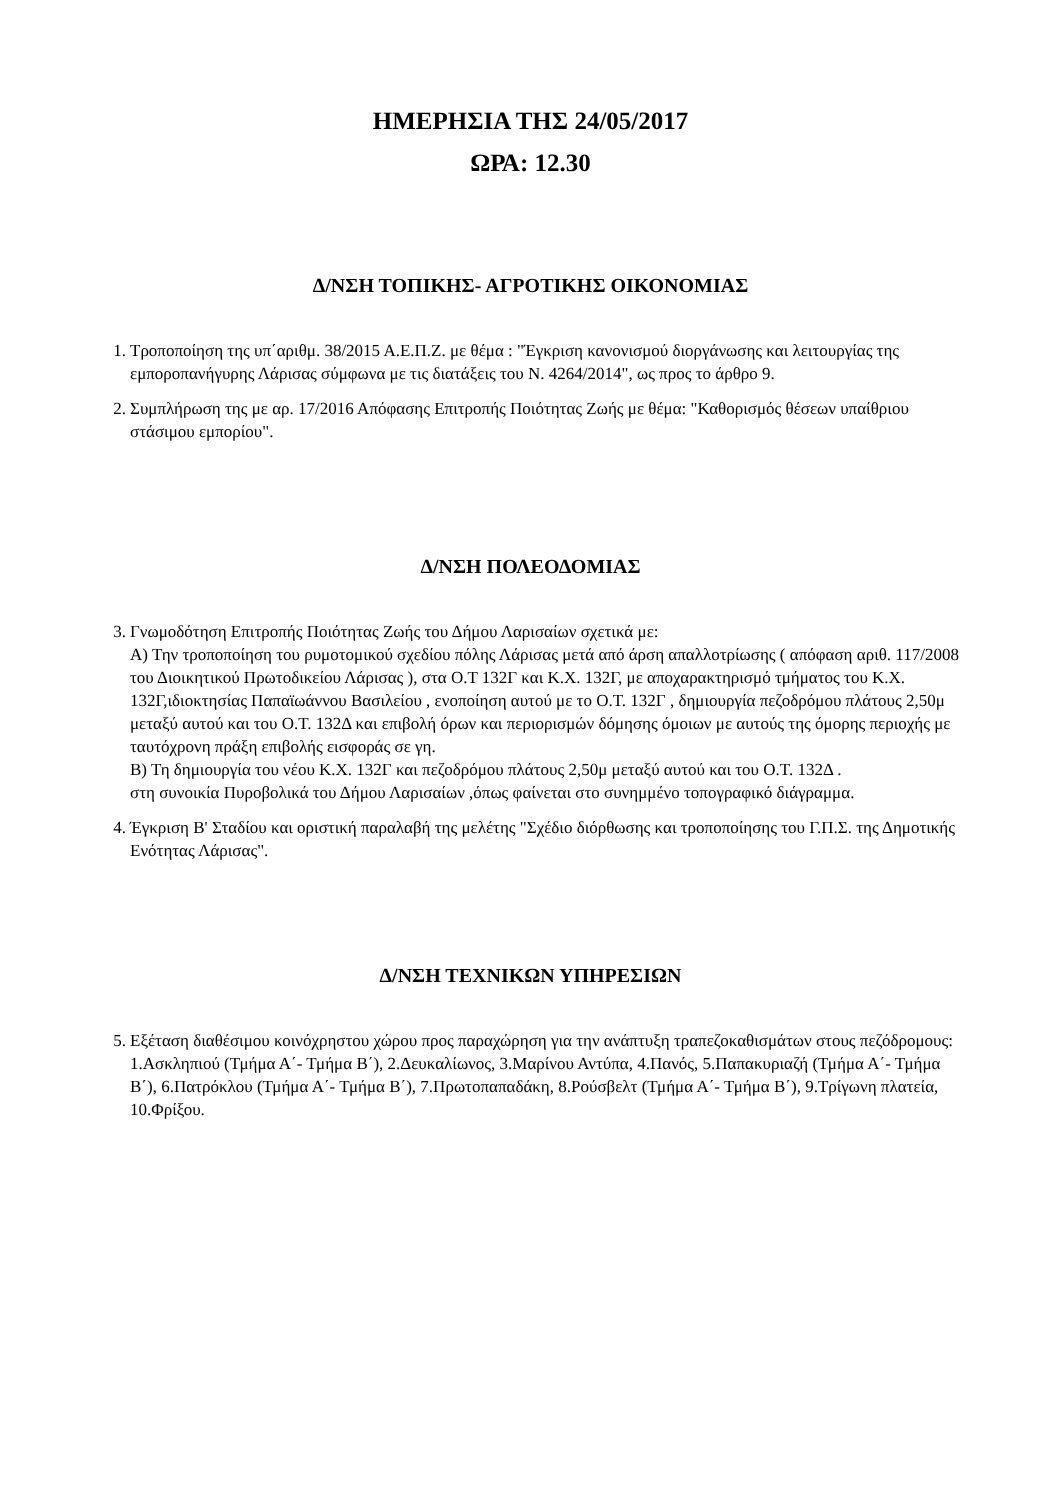ΗΜΕΡΗΣΙΑ ΤΗΣ 24/05/2017
ΩΡΑ: 12.30
Δ/ΝΣΗ ΤΟΠΙΚΗΣ- ΑΓΡΟΤΙΚΗΣ ΟΙΚΟΝΟΜΙΑΣ
1. Τροποποίηση της υπ΄αριθμ. 38/2015 Α.Ε.Π.Ζ. με θέμα : "Έγκριση κανονισμού διοργάνωσης και λειτουργίας της εμποροπανήγυρης Λάρισας σύμφωνα με τις διατάξεις του Ν. 4264/2014", ως προς το άρθρο 9.
2. Συμπλήρωση της με αρ. 17/2016 Απόφασης Επιτροπής Ποιότητας Ζωής με θέμα: "Καθορισμός θέσεων υπαίθριου στάσιμου εμπορίου".
Δ/ΝΣΗ ΠΟΛΕΟΔΟΜΙΑΣ
3. Γνωμοδότηση Επιτροπής Ποιότητας Ζωής του Δήμου Λαρισαίων σχετικά με:
Α) Την τροποποίηση του ρυμοτομικού σχεδίου πόλης Λάρισας μετά από άρση απαλλοτρίωσης ( απόφαση αριθ. 117/2008 του Διοικητικού Πρωτοδικείου Λάρισας ), στα Ο.Τ 132Γ και Κ.Χ. 132Γ, με αποχαρακτηρισμό τμήματος του Κ.Χ. 132Γ,ιδιοκτησίας Παπαϊωάννου Βασιλείου , ενοποίηση αυτού με το Ο.Τ. 132Γ , δημιουργία πεζοδρόμου πλάτους 2,50μ μεταξύ αυτού και του Ο.Τ. 132Δ και επιβολή όρων και περιορισμών δόμησης όμοιων με αυτούς της όμορης περιοχής με ταυτόχρονη πράξη επιβολής εισφοράς σε γη.
Β) Τη δημιουργία του νέου Κ.Χ. 132Γ και πεζοδρόμου πλάτους 2,50μ μεταξύ αυτού και του Ο.Τ. 132Δ .
στη συνοικία Πυροβολικά του Δήμου Λαρισαίων ,όπως φαίνεται στο συνημμένο τοπογραφικό διάγραμμα.
4. Έγκριση Β' Σταδίου και οριστική παραλαβή της μελέτης "Σχέδιο διόρθωσης και τροποποίησης του Γ.Π.Σ. της Δημοτικής Ενότητας Λάρισας".
Δ/ΝΣΗ ΤΕΧΝΙΚΩΝ ΥΠΗΡΕΣΙΩΝ
5. Εξέταση διαθέσιμου κοινόχρηστου χώρου προς παραχώρηση για την ανάπτυξη τραπεζοκαθισμάτων στους πεζόδρομους: 1.Ασκληπιού (Τμήμα Α΄- Τμήμα Β΄), 2.Δευκαλίωνος, 3.Μαρίνου Αντύπα, 4.Πανός, 5.Παπακυριαζή (Τμήμα Α΄- Τμήμα Β΄), 6.Πατρόκλου (Τμήμα Α΄- Τμήμα Β΄), 7.Πρωτοπαπαδάκη, 8.Ρούσβελτ (Τμήμα Α΄- Τμήμα Β΄), 9.Τρίγωνη πλατεία, 10.Φρίξου.